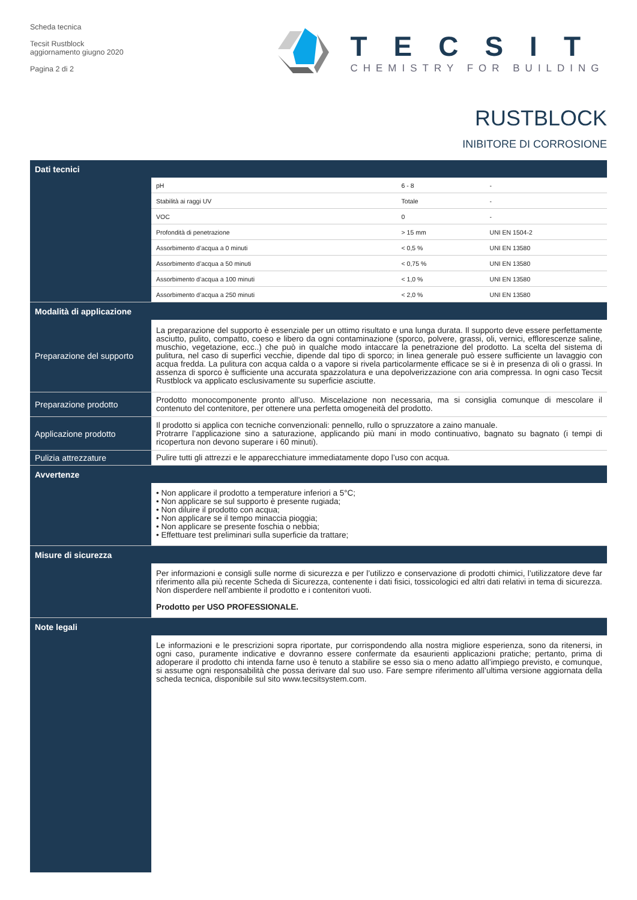Scheda tecnica
Tecsit Rustblock
aggiornamento giugno 2020
Pagina 2 di 2
TECSIT
CHEMISTRY FOR BUILDING
RUSTBLOCK
INIBITORE DI CORROSIONE
| Dati tecnici | | | |
| --- | --- | --- | --- |
| | pH | 6 - 8 | - |
| | Stabilità ai raggi UV | Totale | - |
| | VOC | 0 | - |
| | Profondità di penetrazione | > 15 mm | UNI EN 1504-2 |
| | Assorbimento d’acqua a 0 minuti | < 0,5 % | UNI EN 13580 |
| | Assorbimento d’acqua a 50 minuti | < 0,75 % | UNI EN 13580 |
| | Assorbimento d’acqua a 100 minuti | < 1,0 % | UNI EN 13580 |
| | Assorbimento d’acqua a 250 minuti | < 2,0 % | UNI EN 13580 |
| Modalità di applicazione | | | |
| Preparazione del supporto | La preparazione del supporto è essenziale per un ottimo risultato e una lunga durata. Il supporto deve essere perfettamente asciutto, pulito, compatto, coeso e libero da ogni contaminazione (sporco, polvere, grassi, oli, vernici, efflorescenze saline, muschio, vegetazione, ecc..) che può in qualche modo intaccare la penetrazione del prodotto. La scelta del sistema di pulitura, nel caso di superfici vecchie, dipende dal tipo di sporco; in linea generale può essere sufficiente un lavaggio con acqua fredda. La pulitura con acqua calda o a vapore si rivela particolarmente efficace se si è in presenza di oli o grassi. In assenza di sporco è sufficiente una accurata spazzolatura e una depolverizzazione con aria compressa. In ogni caso Tecsit Rustblock va applicato esclusivamente su superficie asciutte. | | |
| Preparazione prodotto | Prodotto monocomponente pronto all’uso. Miscelazione non necessaria, ma si consiglia comunque di mescolare il contenuto del contenitore, per ottenere una perfetta omogeneità del prodotto. | | |
| Applicazione prodotto | Il prodotto si applica con tecniche convenzionali: pennello, rullo o spruzzatore a zaino manuale. Protrarre l’applicazione sino a saturazione, applicando più mani in modo continuativo, bagnato su bagnato (i tempi di ricopertura non devono superare i 60 minuti). | | |
| Pulizia attrezzature | Pulire tutti gli attrezzi e le apparecchiature immediatamente dopo l’uso con acqua. | | |
| Avvertenze | | | |
| | • Non applicare il prodotto a temperature inferiori a 5°C; • Non applicare se sul supporto è presente rugiada; • Non diluire il prodotto con acqua; • Non applicare se il tempo minaccia pioggia; • Non applicare se presente foschia o nebbia; • Effettuare test preliminari sulla superficie da trattare; | | |
| Misure di sicurezza | | | |
| | Per informazioni e consigli sulle norme di sicurezza e per l’utilizzo e conservazione di prodotti chimici, l’utilizzatore deve far riferimento alla più recente Scheda di Sicurezza, contenente i dati fisici, tossicologici ed altri dati relativi in tema di sicurezza. Non disperdere nell’ambiente il prodotto e i contenitori vuoti. Prodotto per USO PROFESSIONALE. | | |
| Note legali | | | |
| | Le informazioni e le prescrizioni sopra riportate, pur corrispondendo alla nostra migliore esperienza, sono da ritenersi, in ogni caso, puramente indicative e dovranno essere confermate da esaurienti applicazioni pratiche; pertanto, prima di adoperare il prodotto chi intenda farne uso è tenuto a stabilire se esso sia o meno adatto all’impiego previsto, e comunque, si assume ogni responsabilità che possa derivare dal suo uso. Fare sempre riferimento all’ultima versione aggiornata della scheda tecnica, disponibile sul sito www.tecsitsystem.com. | | |